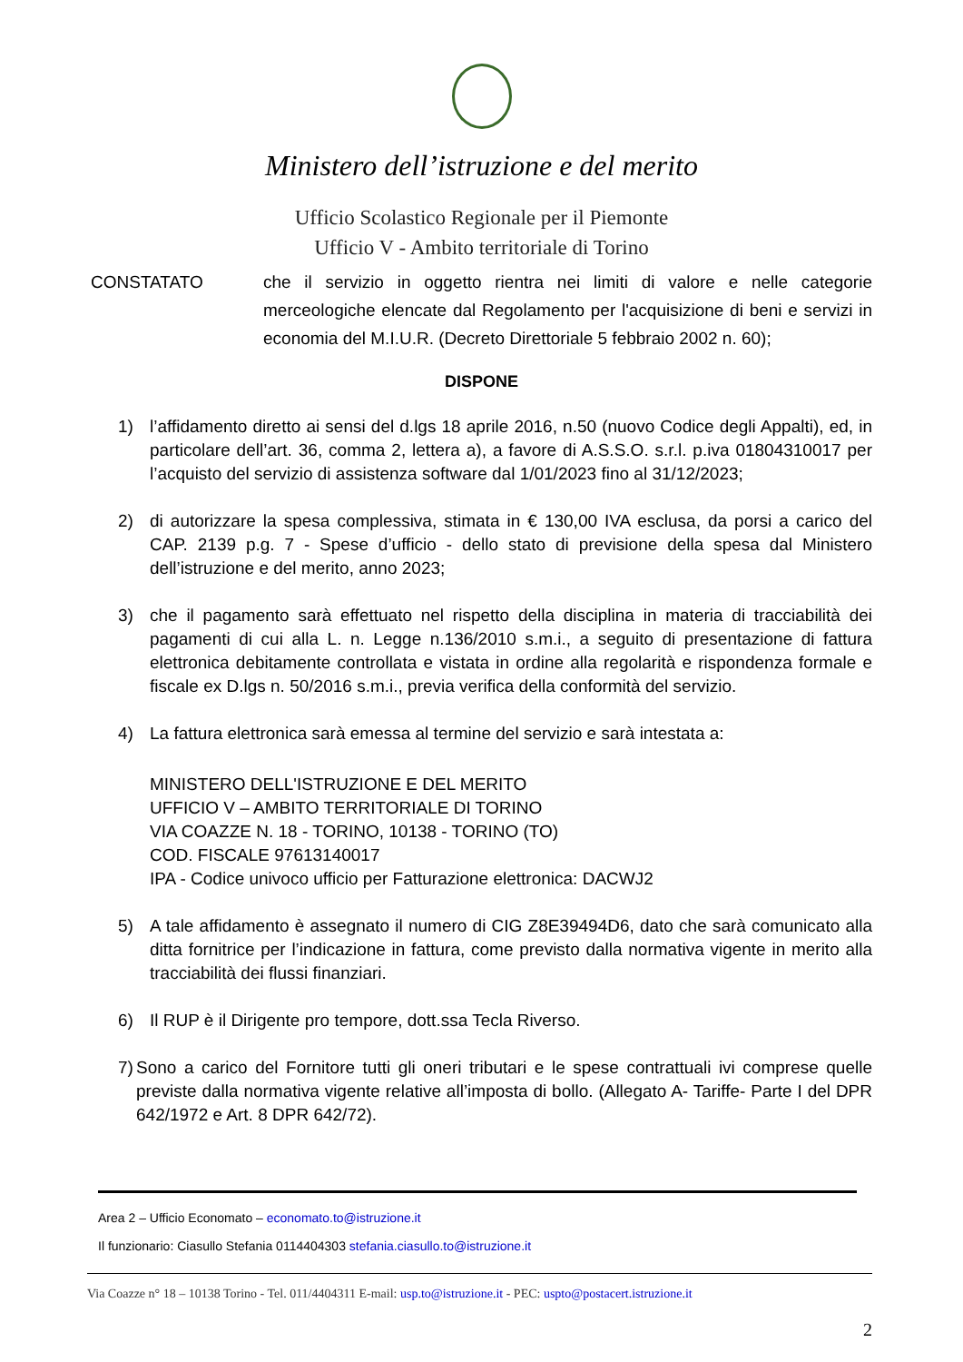Ministero dell’istruzione e del merito
Ufficio Scolastico Regionale per il Piemonte
Ufficio V - Ambito territoriale di Torino
CONSTATATO che il servizio in oggetto rientra nei limiti di valore e nelle categorie merceologiche elencate dal Regolamento per l'acquisizione di beni e servizi in economia del M.I.U.R. (Decreto Direttoriale 5 febbraio 2002 n. 60);
DISPONE
1) l’affidamento diretto ai sensi del d.lgs 18 aprile 2016, n.50 (nuovo Codice degli Appalti), ed, in particolare dell’art. 36, comma 2, lettera a), a favore di A.S.S.O. s.r.l. p.iva 01804310017 per l’acquisto del servizio di assistenza software dal 1/01/2023 fino al 31/12/2023;
2) di autorizzare la spesa complessiva, stimata in € 130,00 IVA esclusa, da porsi a carico del CAP. 2139 p.g. 7 - Spese d’ufficio - dello stato di previsione della spesa dal Ministero dell’istruzione e del merito, anno 2023;
3) che il pagamento sarà effettuato nel rispetto della disciplina in materia di tracciabilità dei pagamenti di cui alla L. n. Legge n.136/2010 s.m.i., a seguito di presentazione di fattura elettronica debitamente controllata e vistata in ordine alla regolarità e rispondenza formale e fiscale ex D.lgs n. 50/2016 s.m.i., previa verifica della conformità del servizio.
4) La fattura elettronica sarà emessa al termine del servizio e sarà intestata a:
MINISTERO DELL'ISTRUZIONE E DEL MERITO
UFFICIO V – AMBITO TERRITORIALE DI TORINO
VIA COAZZE N. 18 - TORINO, 10138 - TORINO (TO)
COD. FISCALE 97613140017
IPA - Codice univoco ufficio per Fatturazione elettronica: DACWJ2
5) A tale affidamento è assegnato il numero di CIG Z8E39494D6, dato che sarà comunicato alla ditta fornitrice per l’indicazione in fattura, come previsto dalla normativa vigente in merito alla tracciabilità dei flussi finanziari.
6) Il RUP è il Dirigente pro tempore, dott.ssa Tecla Riverso.
7) Sono a carico del Fornitore tutti gli oneri tributari e le spese contrattuali ivi comprese quelle previste dalla normativa vigente relative all’imposta di bollo. (Allegato A- Tariffe- Parte I del DPR 642/1972 e Art. 8 DPR 642/72).
Area 2 – Ufficio Economato – economato.to@istruzione.it
Il funzionario: Ciasullo Stefania 0114404303 stefania.ciasullo.to@istruzione.it
Via Coazze n° 18 – 10138 Torino - Tel. 011/4404311 E-mail: usp.to@istruzione.it - PEC: uspto@postacert.istruzione.it
2